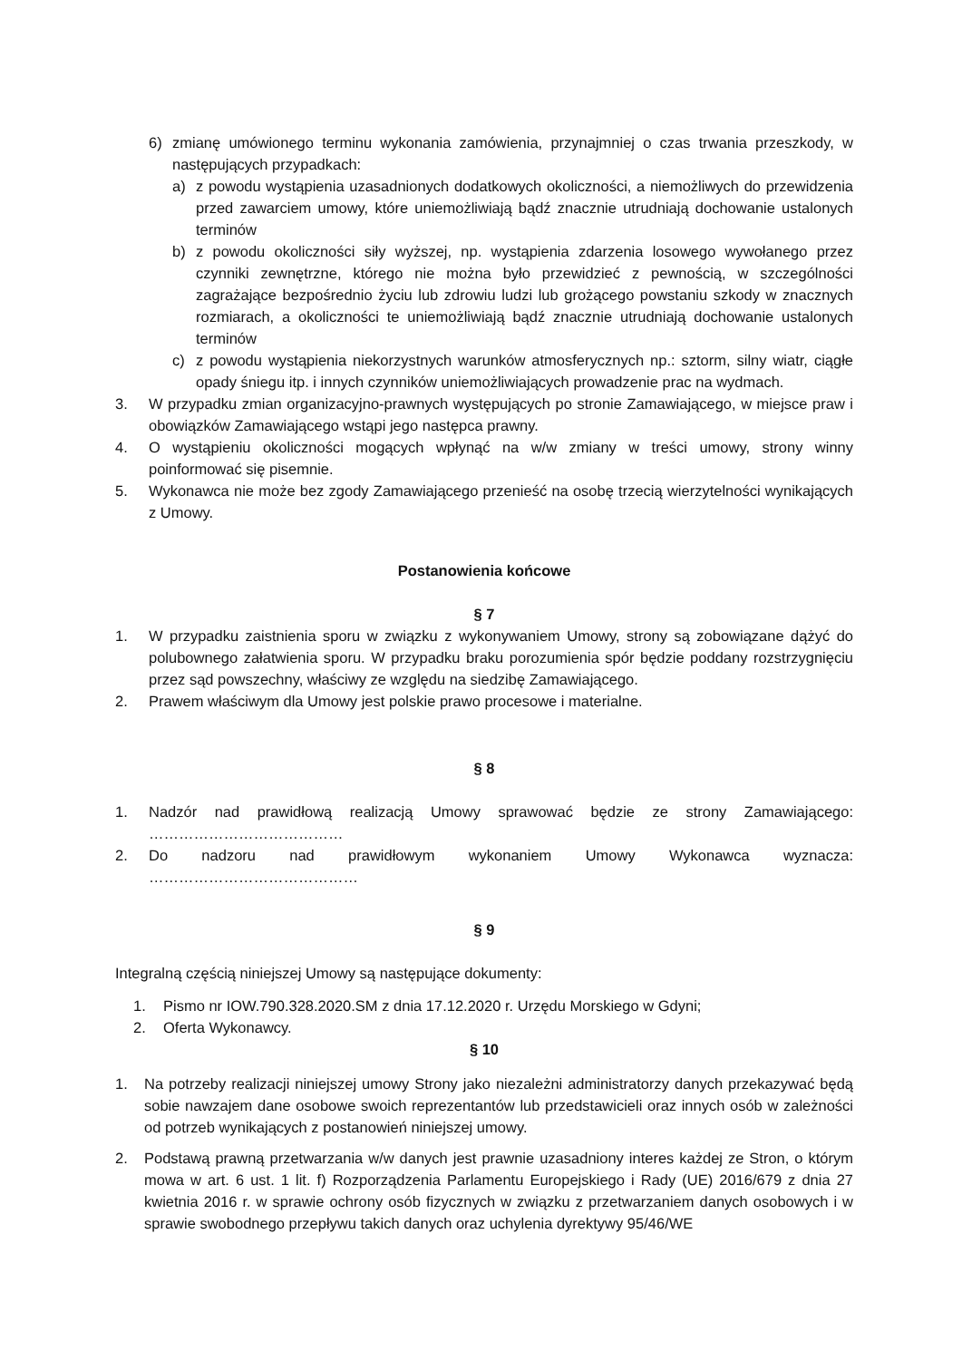6) zmianę umówionego terminu wykonania zamówienia, przynajmniej o czas trwania przeszkody, w następujących przypadkach:
a) z powodu wystąpienia uzasadnionych dodatkowych okoliczności, a niemożliwych do przewidzenia przed zawarciem umowy, które uniemożliwiają bądź znacznie utrudniają dochowanie ustalonych terminów
b) z powodu okoliczności siły wyższej, np. wystąpienia zdarzenia losowego wywołanego przez czynniki zewnętrzne, którego nie można było przewidzieć z pewnością, w szczególności zagrażające bezpośrednio życiu lub zdrowiu ludzi lub grożącego powstaniu szkody w znacznych rozmiarach, a okoliczności te uniemożliwiają bądź znacznie utrudniają dochowanie ustalonych terminów
c) z powodu wystąpienia niekorzystnych warunków atmosferycznych np.: sztorm, silny wiatr, ciągłe opady śniegu itp. i innych czynników uniemożliwiających prowadzenie prac na wydmach.
3. W przypadku zmian organizacyjno-prawnych występujących po stronie Zamawiającego, w miejsce praw i obowiązków Zamawiającego wstąpi jego następca prawny.
4. O wystąpieniu okoliczności mogących wpłynąć na w/w zmiany w treści umowy, strony winny poinformować się pisemnie.
5. Wykonawca nie może bez zgody Zamawiającego przenieść na osobę trzecią wierzytelności wynikających z Umowy.
Postanowienia końcowe
§ 7
1. W przypadku zaistnienia sporu w związku z wykonywaniem Umowy, strony są zobowiązane dążyć do polubownego załatwienia sporu. W przypadku braku porozumienia spór będzie poddany rozstrzygnięciu przez sąd powszechny, właściwy ze względu na siedzibę Zamawiającego.
2. Prawem właściwym dla Umowy jest polskie prawo procesowe i materialne.
§ 8
1. Nadzór nad prawidłową realizacją Umowy sprawować będzie ze strony Zamawiającego: …………………………………
2. Do nadzoru nad prawidłowym wykonaniem Umowy Wykonawca wyznacza: ……………………………………
§ 9
Integralną częścią niniejszej Umowy są następujące dokumenty:
1. Pismo nr IOW.790.328.2020.SM z dnia 17.12.2020 r. Urzędu Morskiego w Gdyni;
2. Oferta Wykonawcy.
§ 10
1. Na potrzeby realizacji niniejszej umowy Strony jako niezależni administratorzy danych przekazywać będą sobie nawzajem dane osobowe swoich reprezentantów lub przedstawicieli oraz innych osób w zależności od potrzeb wynikających z postanowień niniejszej umowy.
2. Podstawą prawną przetwarzania w/w danych jest prawnie uzasadniony interes każdej ze Stron, o którym mowa w art. 6 ust. 1 lit. f) Rozporządzenia Parlamentu Europejskiego i Rady (UE) 2016/679 z dnia 27 kwietnia 2016 r. w sprawie ochrony osób fizycznych w związku z przetwarzaniem danych osobowych i w sprawie swobodnego przepływu takich danych oraz uchylenia dyrektywy 95/46/WE